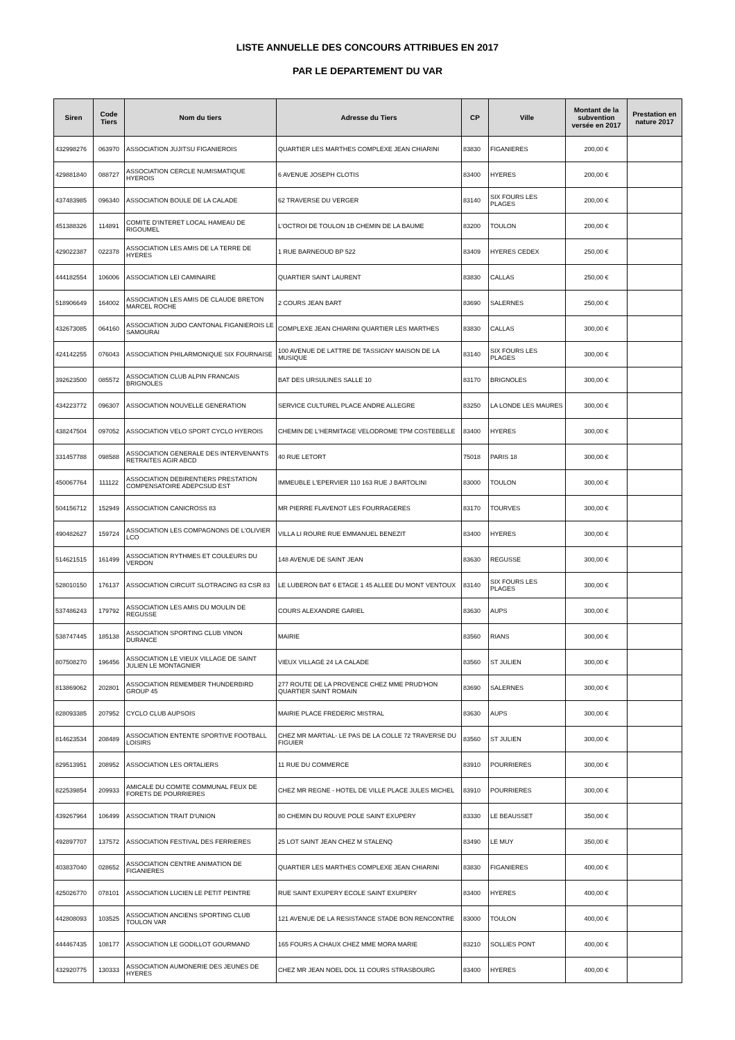LISTE ANNUELLE DES CONCOURS ATTRIBUES EN 2017
PAR LE DEPARTEMENT DU VAR
| Siren | Code Tiers | Nom du tiers | Adresse du Tiers | CP | Ville | Montant de la subvention versée en 2017 | Prestation en nature 2017 |
| --- | --- | --- | --- | --- | --- | --- | --- |
| 432998276 | 063970 | ASSOCIATION JUJITSU FIGANIEROIS | QUARTIER LES MARTHES COMPLEXE JEAN CHIARINI | 83830 | FIGANIERES | 200,00 € | |
| 429881840 | 088727 | ASSOCIATION CERCLE NUMISMATIQUE HYEROIS | 6 AVENUE JOSEPH CLOTIS | 83400 | HYERES | 200,00 € | |
| 437483985 | 096340 | ASSOCIATION BOULE DE LA CALADE | 62 TRAVERSE DU VERGER | 83140 | SIX FOURS LES PLAGES | 200,00 € | |
| 451388326 | 114891 | COMITE D'INTERET LOCAL HAMEAU DE RIGOUMEL | L'OCTROI DE TOULON 1B CHEMIN DE LA BAUME | 83200 | TOULON | 200,00 € | |
| 429022387 | 022378 | ASSOCIATION LES AMIS DE LA TERRE DE HYERES | 1 RUE BARNEOUD BP 522 | 83409 | HYERES CEDEX | 250,00 € | |
| 444182554 | 106006 | ASSOCIATION LEI CAMINAIRE | QUARTIER SAINT LAURENT | 83830 | CALLAS | 250,00 € | |
| 518906649 | 164002 | ASSOCIATION LES AMIS DE CLAUDE BRETON MARCEL ROCHE | 2 COURS JEAN BART | 83690 | SALERNES | 250,00 € | |
| 432673085 | 064160 | ASSOCIATION JUDO CANTONAL FIGANIEROIS LE SAMOURAI | COMPLEXE JEAN CHIARINI QUARTIER LES MARTHES | 83830 | CALLAS | 300,00 € | |
| 424142255 | 076043 | ASSOCIATION PHILARMONIQUE SIX FOURNAISE | 100 AVENUE DE LATTRE DE TASSIGNY MAISON DE LA MUSIQUE | 83140 | SIX FOURS LES PLAGES | 300,00 € | |
| 392623500 | 085572 | ASSOCIATION CLUB ALPIN FRANCAIS BRIGNOLES | BAT DES URSULINES SALLE 10 | 83170 | BRIGNOLES | 300,00 € | |
| 434223772 | 096307 | ASSOCIATION NOUVELLE GENERATION | SERVICE CULTUREL PLACE ANDRE ALLEGRE | 83250 | LA LONDE LES MAURES | 300,00 € | |
| 438247504 | 097052 | ASSOCIATION VELO SPORT CYCLO HYEROIS | CHEMIN DE L'HERMITAGE VELODROME TPM COSTEBELLE | 83400 | HYERES | 300,00 € | |
| 331457788 | 098588 | ASSOCIATION GENERALE DES INTERVENANTS RETRAITES AGIR ABCD | 40 RUE LETORT | 75018 | PARIS 18 | 300,00 € | |
| 450067764 | 111122 | ASSOCIATION DEBIRENTIERS PRESTATION COMPENSATOIRE ADEPCSUD EST | IMMEUBLE L'EPERVIER 110 163 RUE J BARTOLINI | 83000 | TOULON | 300,00 € | |
| 504156712 | 152949 | ASSOCIATION CANICROSS 83 | MR PIERRE FLAVENOT LES FOURRAGERES | 83170 | TOURVES | 300,00 € | |
| 490482627 | 159724 | ASSOCIATION LES COMPAGNONS DE L'OLIVIER LCO | VILLA LI ROURE RUE EMMANUEL BENEZIT | 83400 | HYERES | 300,00 € | |
| 514621515 | 161499 | ASSOCIATION RYTHMES ET COULEURS DU VERDON | 148 AVENUE DE SAINT JEAN | 83630 | REGUSSE | 300,00 € | |
| 528010150 | 176137 | ASSOCIATION CIRCUIT SLOTRACING 83 CSR 83 | LE LUBERON BAT 6 ETAGE 1 45 ALLEE DU MONT VENTOUX | 83140 | SIX FOURS LES PLAGES | 300,00 € | |
| 537486243 | 179792 | ASSOCIATION LES AMIS DU MOULIN DE REGUSSE | COURS ALEXANDRE GARIEL | 83630 | AUPS | 300,00 € | |
| 538747445 | 185138 | ASSOCIATION SPORTING CLUB VINON DURANCE | MAIRIE | 83560 | RIANS | 300,00 € | |
| 807508270 | 196456 | ASSOCIATION LE VIEUX VILLAGE DE SAINT JULIEN LE MONTAGNIER | VIEUX VILLAGE 24 LA CALADE | 83560 | ST JULIEN | 300,00 € | |
| 813869062 | 202801 | ASSOCIATION REMEMBER THUNDERBIRD GROUP 45 | 277 ROUTE DE LA PROVENCE CHEZ MME PRUD'HON QUARTIER SAINT ROMAIN | 83690 | SALERNES | 300,00 € | |
| 828093385 | 207952 | CYCLO CLUB AUPSOIS | MAIRIE PLACE FREDERIC MISTRAL | 83630 | AUPS | 300,00 € | |
| 814623534 | 208489 | ASSOCIATION ENTENTE SPORTIVE FOOTBALL LOISIRS | CHEZ MR MARTIAL- LE PAS DE LA COLLE 72 TRAVERSE DU FIGUIER | 83560 | ST JULIEN | 300,00 € | |
| 829513951 | 208952 | ASSOCIATION LES ORTALIERS | 11 RUE DU COMMERCE | 83910 | POURRIERES | 300,00 € | |
| 822539854 | 209933 | AMICALE DU COMITE COMMUNAL FEUX DE FORETS DE POURRIERES | CHEZ MR REGNE - HOTEL DE VILLE PLACE JULES MICHEL | 83910 | POURRIERES | 300,00 € | |
| 439267964 | 106499 | ASSOCIATION TRAIT D'UNION | 80 CHEMIN DU ROUVE POLE SAINT EXUPERY | 83330 | LE BEAUSSET | 350,00 € | |
| 492897707 | 137572 | ASSOCIATION FESTIVAL DES FERRIERES | 25 LOT SAINT JEAN CHEZ M STALENQ | 83490 | LE MUY | 350,00 € | |
| 403837040 | 028652 | ASSOCIATION CENTRE ANIMATION DE FIGANIERES | QUARTIER LES MARTHES COMPLEXE JEAN CHIARINI | 83830 | FIGANIERES | 400,00 € | |
| 425026770 | 078101 | ASSOCIATION LUCIEN LE PETIT PEINTRE | RUE SAINT EXUPERY ECOLE SAINT EXUPERY | 83400 | HYERES | 400,00 € | |
| 442808093 | 103525 | ASSOCIATION ANCIENS SPORTING CLUB TOULON VAR | 121 AVENUE DE LA RESISTANCE STADE BON RENCONTRE | 83000 | TOULON | 400,00 € | |
| 444467435 | 108177 | ASSOCIATION LE GODILLOT GOURMAND | 165 FOURS A CHAUX CHEZ MME MORA MARIE | 83210 | SOLLIES PONT | 400,00 € | |
| 432920775 | 130333 | ASSOCIATION AUMONERIE DES JEUNES DE HYERES | CHEZ MR JEAN NOEL DOL 11 COURS STRASBOURG | 83400 | HYERES | 400,00 € | |